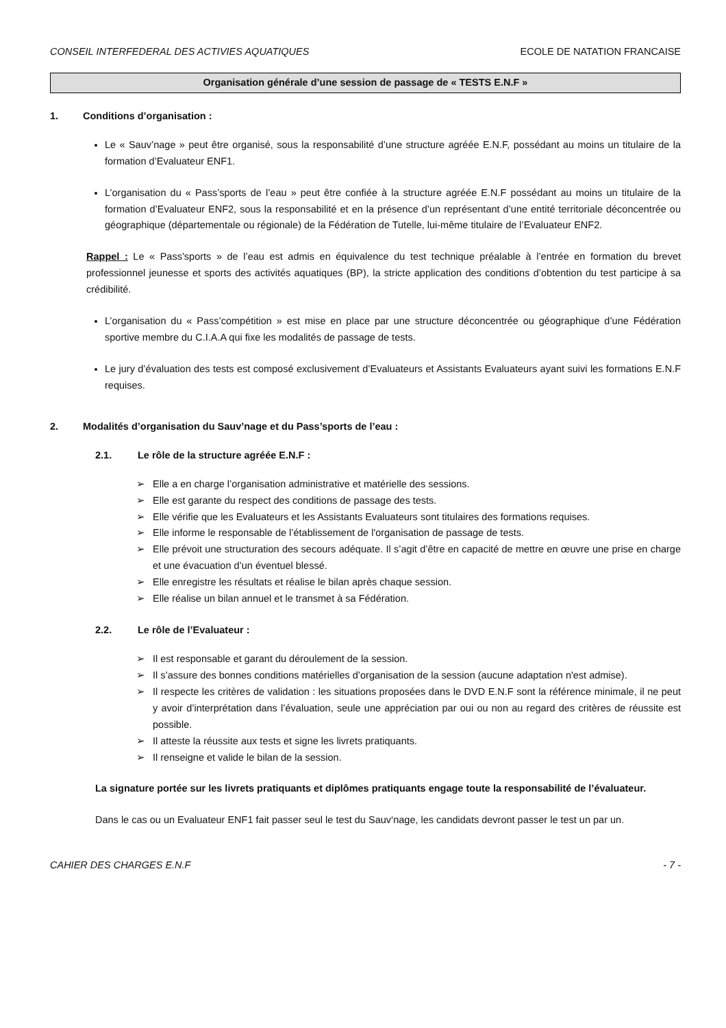CONSEIL INTERFEDERAL DES ACTIVIES AQUATIQUES ECOLE DE NATATION FRANCAISE
Organisation générale d’une session de passage de « TESTS E.N.F »
1. Conditions d’organisation :
Le « Sauv’nage » peut être organisé, sous la responsabilité d’une structure agréée E.N.F, possédant au moins un titulaire de la formation d’Evaluateur ENF1.
L’organisation du « Pass’sports de l’eau » peut être confiée à la structure agréée E.N.F possédant au moins un titulaire de la formation d’Evaluateur ENF2, sous la responsabilité et en la présence d’un représentant d’une entité territoriale déconcentrée ou géographique (départementale ou régionale) de la Fédération de Tutelle, lui-même titulaire de l’Evaluateur ENF2.
Rappel : Le « Pass’sports » de l’eau est admis en équivalence du test technique préalable à l’entrée en formation du brevet professionnel jeunesse et sports des activités aquatiques (BP), la stricte application des conditions d’obtention du test participe à sa crédibilité.
L’organisation du « Pass’compétition » est mise en place par une structure déconcentrée ou géographique d’une Fédération sportive membre du C.I.A.A qui fixe les modalités de passage de tests.
Le jury d’évaluation des tests est composé exclusivement d’Evaluateurs et Assistants Evaluateurs ayant suivi les formations E.N.F requises.
2. Modalités d’organisation du Sauv’nage et du Pass’sports de l’eau :
2.1. Le rôle de la structure agréée E.N.F :
Elle a en charge l’organisation administrative et matérielle des sessions.
Elle est garante du respect des conditions de passage des tests.
Elle vérifie que les Evaluateurs et les Assistants Evaluateurs sont titulaires des formations requises.
Elle informe le responsable de l’établissement de l'organisation de passage de tests.
Elle prévoit une structuration des secours adéquate. Il s’agit d’être en capacité de mettre en œuvre une prise en charge et une évacuation d’un éventuel blessé.
Elle enregistre les résultats et réalise le bilan après chaque session.
Elle réalise un bilan annuel et le transmet à sa Fédération.
2.2. Le rôle de l’Evaluateur :
Il est responsable et garant du déroulement de la session.
Il s’assure des bonnes conditions matérielles d’organisation de la session (aucune adaptation n'est admise).
Il respecte les critères de validation : les situations proposées dans le DVD E.N.F sont la référence minimale, il ne peut y avoir d’interprétation dans l’évaluation, seule une appréciation par oui ou non au regard des critères de réussite est possible.
Il atteste la réussite aux tests et signe les livrets pratiquants.
Il renseigne et valide le bilan de la session.
La signature portée sur les livrets pratiquants et diplômes pratiquants engage toute la responsabilité de l’évaluateur.
Dans le cas ou un Evaluateur ENF1 fait passer seul le test du Sauv‘nage, les candidats devront passer le test un par un.
CAHIER DES CHARGES E.N.F - 7 -